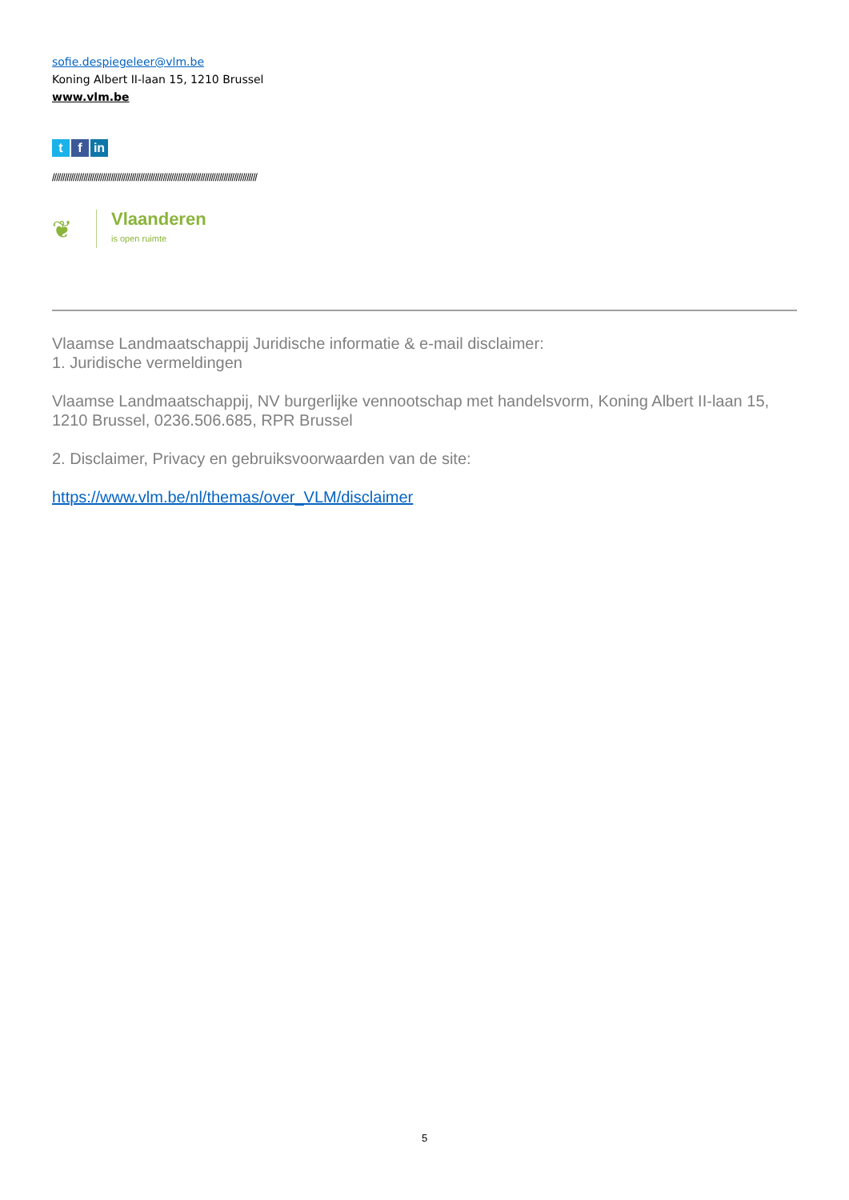sofie.despiegeleer@vlm.be
Koning Albert II-laan 15, 1210 Brussel
www.vlm.be
tf in
//////////////////////////////////////////////////////////////////////////////////////////////////
❦
Vlaanderen
is open ruimte
Vlaamse Landmaatschappij Juridische informatie & e-mail disclaimer:
1. Juridische vermeldingen
Vlaamse Landmaatschappij, NV burgerlijke vennootschap met handelsvorm, Koning Albert II-laan 15, 1210 Brussel, 0236.506.685, RPR Brussel
2. Disclaimer, Privacy en gebruiksvoorwaarden van de site:
https://www.vlm.be/nl/themas/over_VLM/disclaimer
5